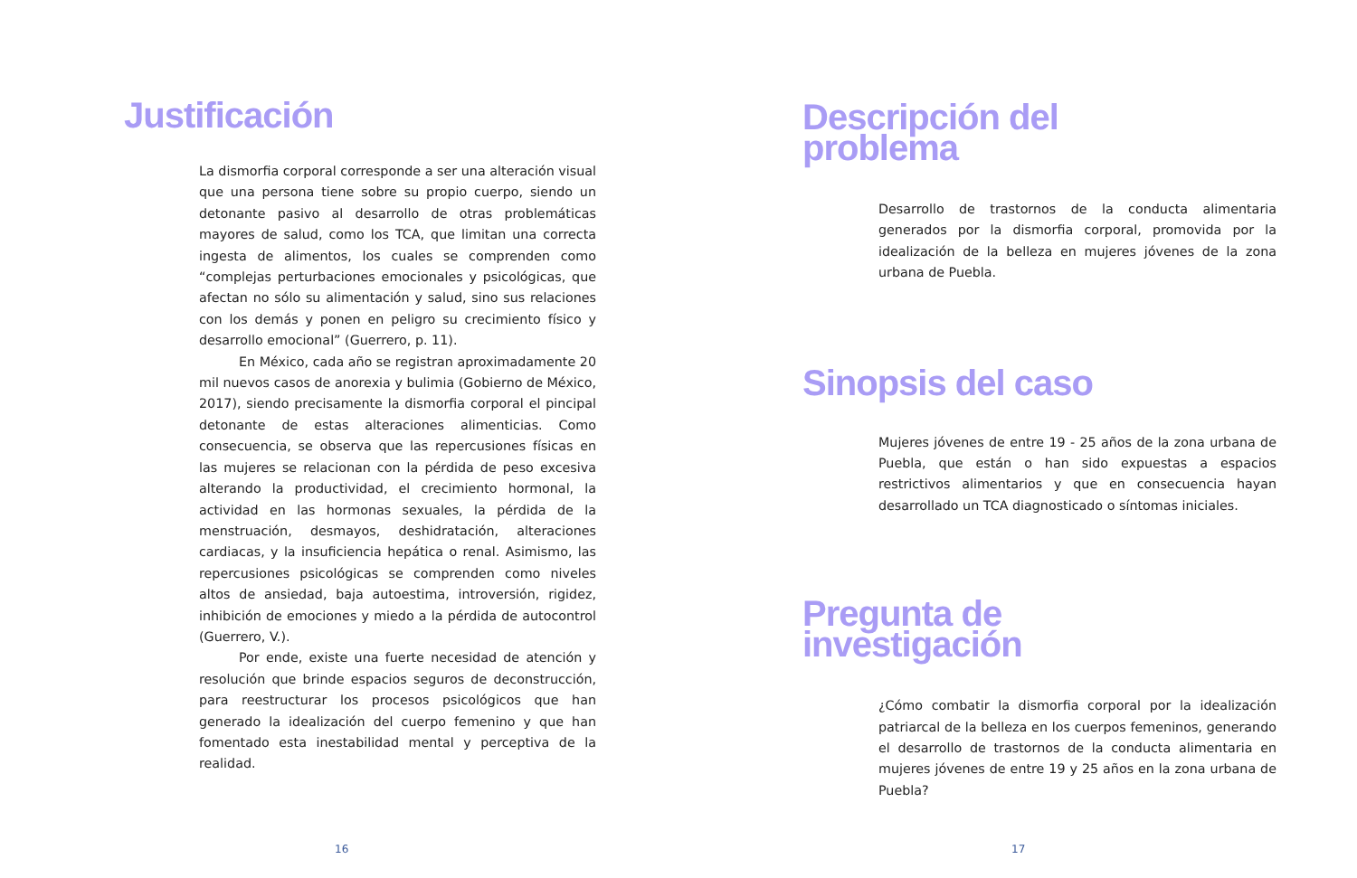Justificación
La dismorfia corporal corresponde a ser una alteración visual que una persona tiene sobre su propio cuerpo, siendo un detonante pasivo al desarrollo de otras problemáticas mayores de salud, como los TCA, que limitan una correcta ingesta de alimentos, los cuales se comprenden como “complejas perturbaciones emocionales y psicológicas, que afectan no sólo su alimentación y salud, sino sus relaciones con los demás y ponen en peligro su crecimiento físico y desarrollo emocional” (Guerrero, p. 11).
En México, cada año se registran aproximadamente 20 mil nuevos casos de anorexia y bulimia (Gobierno de México, 2017), siendo precisamente la dismorfia corporal el pincipal detonante de estas alteraciones alimenticias. Como consecuencia, se observa que las repercusiones físicas en las mujeres se relacionan con la pérdida de peso excesiva alterando la productividad, el crecimiento hormonal, la actividad en las hormonas sexuales, la pérdida de la menstruación, desmayos, deshidratación, alteraciones cardiacas, y la insuficiencia hepática o renal. Asimismo, las repercusiones psicológicas se comprenden como niveles altos de ansiedad, baja autoestima, introversión, rigidez, inhibición de emociones y miedo a la pérdida de autocontrol (Guerrero, V.).
Por ende, existe una fuerte necesidad de atención y resolución que brinde espacios seguros de deconstrucción, para reestructurar los procesos psicológicos que han generado la idealización del cuerpo femenino y que han fomentado esta inestabilidad mental y perceptiva de la realidad.
16
Descripción del
problema
Desarrollo de trastornos de la conducta alimentaria generados por la dismorfia corporal, promovida por la idealización de la belleza en mujeres jóvenes de la zona urbana de Puebla.
Sinopsis del caso
Mujeres jóvenes de entre 19 - 25 años de la zona urbana de Puebla, que están o han sido expuestas a espacios restrictivos alimentarios y que en consecuencia hayan desarrollado un TCA diagnosticado o síntomas iniciales.
Pregunta de
investigación
¿Cómo combatir la dismorfia corporal por la idealización patriarcal de la belleza en los cuerpos femeninos, generando el desarrollo de trastornos de la conducta alimentaria en mujeres jóvenes de entre 19 y 25 años en la zona urbana de Puebla?
17